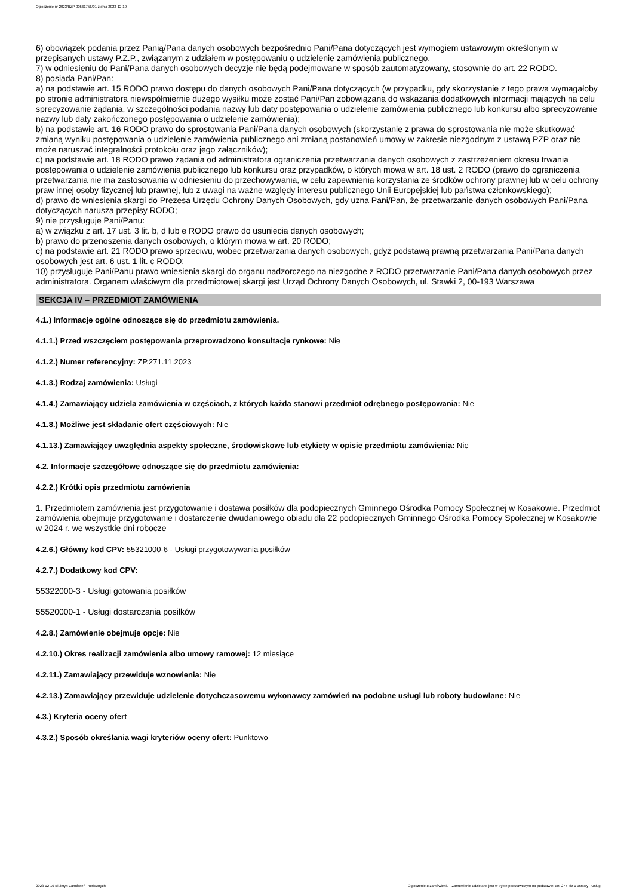Ogłoszenie nr 2023/BZP 00561756/01 z dnia 2023-12-19
6) obowiązek podania przez Panią/Pana danych osobowych bezpośrednio Pani/Pana dotyczących jest wymogiem ustawowym określonym w przepisanych ustawy P.Z.P., związanym z udziałem w postępowaniu o udzielenie zamówienia publicznego.
7) w odniesieniu do Pani/Pana danych osobowych decyzje nie będą podejmowane w sposób zautomatyzowany, stosownie do art. 22 RODO.
8) posiada Pani/Pan:
a) na podstawie art. 15 RODO prawo dostępu do danych osobowych Pani/Pana dotyczących (w przypadku, gdy skorzystanie z tego prawa wymagałoby po stronie administratora niewspółmiernie dużego wysiłku może zostać Pani/Pan zobowiązana do wskazania dodatkowych informacji mających na celu sprecyzowanie żądania, w szczególności podania nazwy lub daty postępowania o udzielenie zamówienia publicznego lub konkursu albo sprecyzowanie nazwy lub daty zakończonego postępowania o udzielenie zamówienia);
b) na podstawie art. 16 RODO prawo do sprostowania Pani/Pana danych osobowych (skorzystanie z prawa do sprostowania nie może skutkować zmianą wyniku postępowania o udzielenie zamówienia publicznego ani zmianą postanowień umowy w zakresie niezgodnym z ustawą PZP oraz nie może naruszać integralności protokołu oraz jego załączników);
c) na podstawie art. 18 RODO prawo żądania od administratora ograniczenia przetwarzania danych osobowych z zastrzeżeniem okresu trwania postępowania o udzielenie zamówienia publicznego lub konkursu oraz przypadków, o których mowa w art. 18 ust. 2 RODO (prawo do ograniczenia przetwarzania nie ma zastosowania w odniesieniu do przechowywania, w celu zapewnienia korzystania ze środków ochrony prawnej lub w celu ochrony praw innej osoby fizycznej lub prawnej, lub z uwagi na ważne względy interesu publicznego Unii Europejskiej lub państwa członkowskiego);
d) prawo do wniesienia skargi do Prezesa Urzędu Ochrony Danych Osobowych, gdy uzna Pani/Pan, że przetwarzanie danych osobowych Pani/Pana dotyczących narusza przepisy RODO;
9) nie przysługuje Pani/Panu:
a) w związku z art. 17 ust. 3 lit. b, d lub e RODO prawo do usunięcia danych osobowych;
b) prawo do przenoszenia danych osobowych, o którym mowa w art. 20 RODO;
c) na podstawie art. 21 RODO prawo sprzeciwu, wobec przetwarzania danych osobowych, gdyż podstawą prawną przetwarzania Pani/Pana danych osobowych jest art. 6 ust. 1 lit. c RODO;
10) przysługuje Pani/Panu prawo wniesienia skargi do organu nadzorczego na niezgodne z RODO przetwarzanie Pani/Pana danych osobowych przez administratora. Organem właściwym dla przedmiotowej skargi jest Urząd Ochrony Danych Osobowych, ul. Stawki 2, 00-193 Warszawa
SEKCJA IV – PRZEDMIOT ZAMÓWIENIA
4.1.) Informacje ogólne odnoszące się do przedmiotu zamówienia.
4.1.1.) Przed wszczęciem postępowania przeprowadzono konsultacje rynkowe: Nie
4.1.2.) Numer referencyjny: ZP.271.11.2023
4.1.3.) Rodzaj zamówienia: Usługi
4.1.4.) Zamawiający udziela zamówienia w częściach, z których każda stanowi przedmiot odrębnego postępowania: Nie
4.1.8.) Możliwe jest składanie ofert częściowych: Nie
4.1.13.) Zamawiający uwzględnia aspekty społeczne, środowiskowe lub etykiety w opisie przedmiotu zamówienia: Nie
4.2. Informacje szczegółowe odnoszące się do przedmiotu zamówienia:
4.2.2.) Krótki opis przedmiotu zamówienia
1. Przedmiotem zamówienia jest przygotowanie i dostawa posiłków dla podopiecznych Gminnego Ośrodka Pomocy Społecznej w Kosakowie. Przedmiot zamówienia obejmuje przygotowanie i dostarczenie dwudaniowego obiadu dla 22 podopiecznych Gminnego Ośrodka Pomocy Społecznej w Kosakowie w 2024 r. we wszystkie dni robocze
4.2.6.) Główny kod CPV: 55321000-6 - Usługi przygotowywania posiłków
4.2.7.) Dodatkowy kod CPV:
55322000-3 - Usługi gotowania posiłków
55520000-1 - Usługi dostarczania posiłków
4.2.8.) Zamówienie obejmuje opcje: Nie
4.2.10.) Okres realizacji zamówienia albo umowy ramowej: 12 miesiące
4.2.11.) Zamawiający przewiduje wznowienia: Nie
4.2.13.) Zamawiający przewiduje udzielenie dotychczasowemu wykonawcy zamówień na podobne usługi lub roboty budowlane: Nie
4.3.) Kryteria oceny ofert
4.3.2.) Sposób określania wagi kryteriów oceny ofert: Punktowo
2023-12-19 Biuletyn Zamówień Publicznych Ogłoszenie o zamówieniu - Zamówienie udzielane jest w trybie podstawowym na podstawie: art. 275 pkt 1 ustawy - Usługi